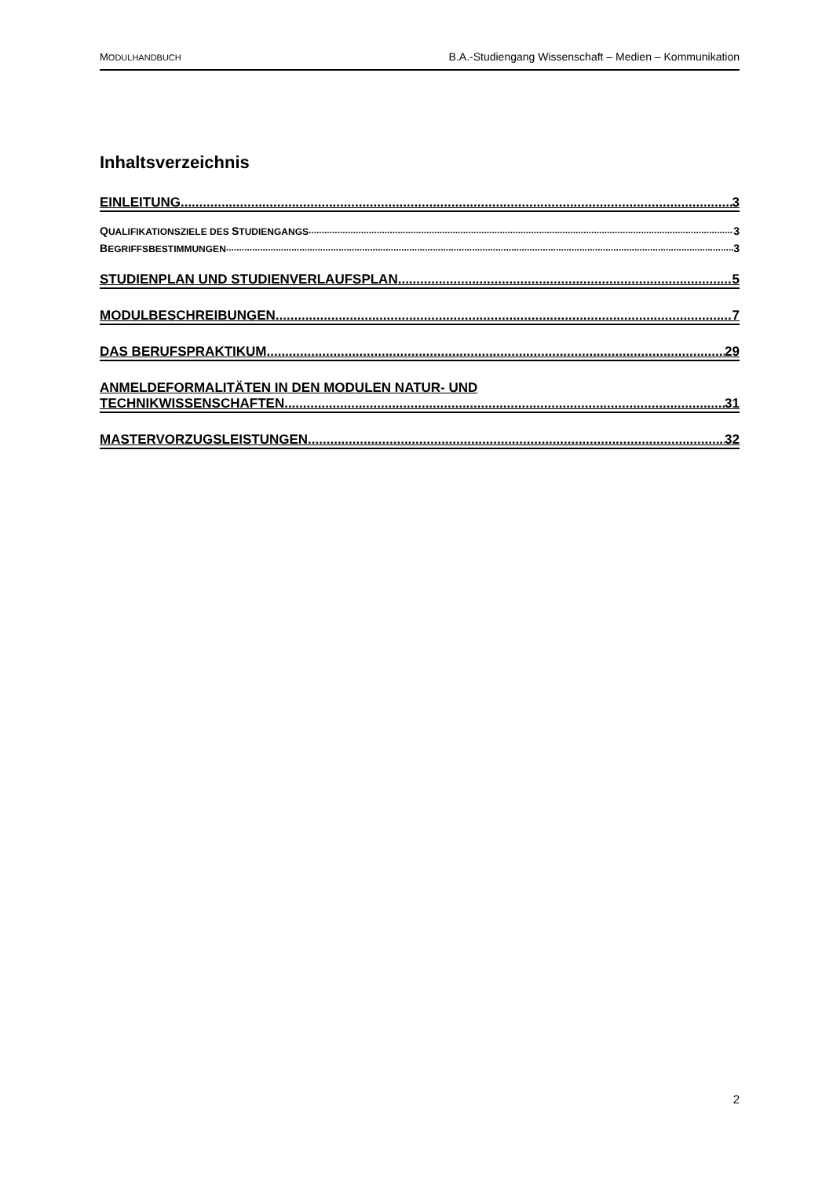MODULHANDBUCH
B.A.-Studiengang Wissenschaft – Medien – Kommunikation
Inhaltsverzeichnis
EINLEITUNG 3
QUALIFIKATIONSZIELE DES STUDIENGANGS 3
BEGRIFFSBESTIMMUNGEN 3
STUDIENPLAN UND STUDIENVERLAUFSPLAN 5
MODULBESCHREIBUNGEN 7
DAS BERUFSPRAKTIKUM 29
ANMELDEFORMALITÄTEN IN DEN MODULEN NATUR- UND
TECHNIKWISSENSCHAFTEN 31
MASTERVORZUGSLEISTUNGEN 32
2